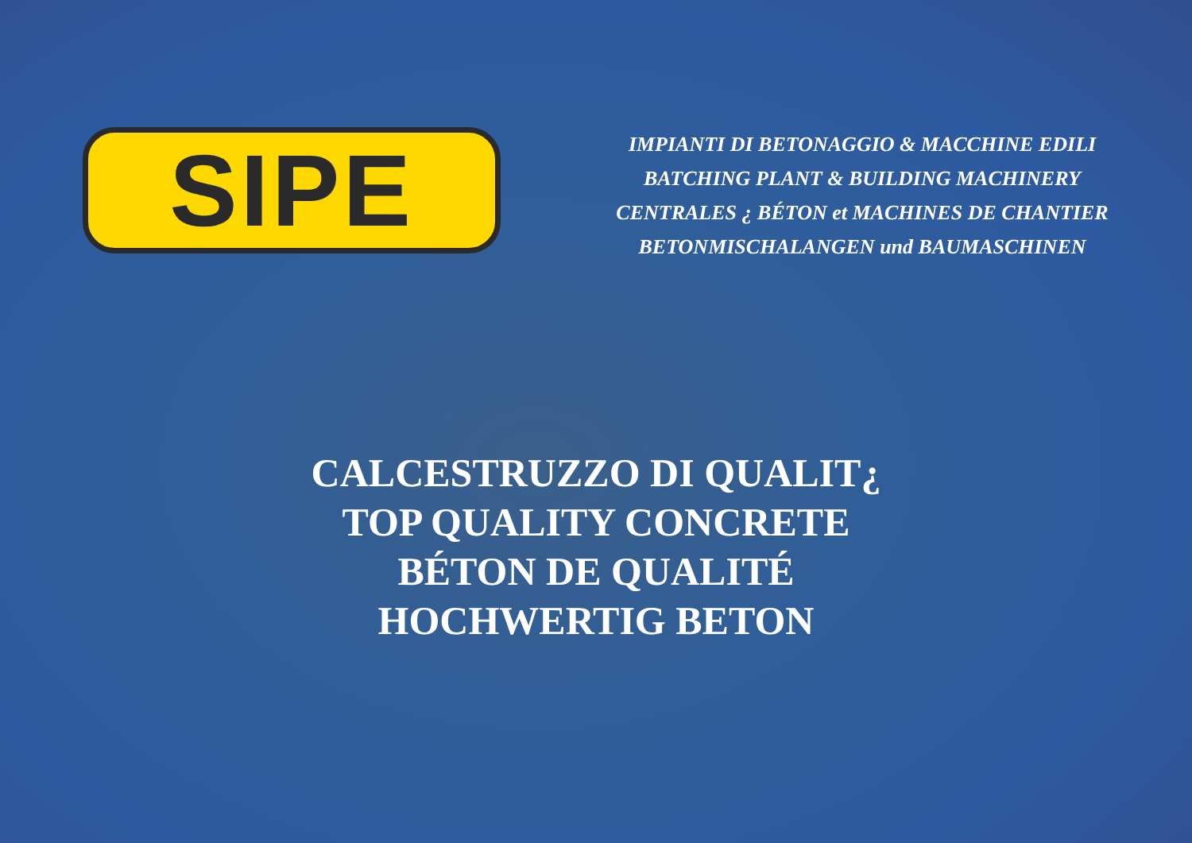SIPE
IMPIANTI DI BETONAGGIO & MACCHINE EDILI
BATCHING PLANT & BUILDING MACHINERY
CENTRALES ¿ BÉTON et MACHINES DE CHANTIER
BETONMISCHALANGEN und BAUMASCHINEN
CALCESTRUZZO DI QUALIT¿
TOP QUALITY CONCRETE
BÉTON DE QUALITÉ
HOCHWERTIG BETON